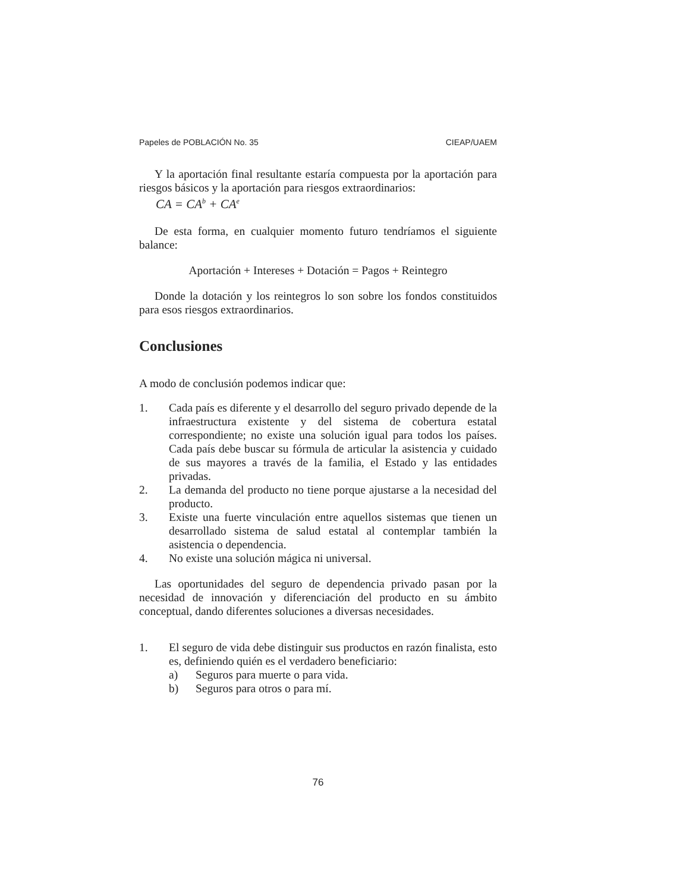Papeles de POBLACIÓN No. 35 CIEAP/UAEM
Y la aportación final resultante estaría compuesta por la aportación para riesgos básicos y la aportación para riesgos extraordinarios:
CA = CA<sup>b</sup> + CA<sup>e</sup>
De esta forma, en cualquier momento futuro tendríamos el siguiente balance:
Aportación + Intereses + Dotación = Pagos + Reintegro
Donde la dotación y los reintegros lo son sobre los fondos constituidos para esos riesgos extraordinarios.
Conclusiones
A modo de conclusión podemos indicar que:
1. Cada país es diferente y el desarrollo del seguro privado depende de la infraestructura existente y del sistema de cobertura estatal correspondiente; no existe una solución igual para todos los países. Cada país debe buscar su fórmula de articular la asistencia y cuidado de sus mayores a través de la familia, el Estado y las entidades privadas.
2. La demanda del producto no tiene porque ajustarse a la necesidad del producto.
3. Existe una fuerte vinculación entre aquellos sistemas que tienen un desarrollado sistema de salud estatal al contemplar también la asistencia o dependencia.
4. No existe una solución mágica ni universal.
Las oportunidades del seguro de dependencia privado pasan por la necesidad de innovación y diferenciación del producto en su ámbito conceptual, dando diferentes soluciones a diversas necesidades.
1. El seguro de vida debe distinguir sus productos en razón finalista, esto es, definiendo quién es el verdadero beneficiario:
a) Seguros para muerte o para vida.
b) Seguros para otros o para mí.
76